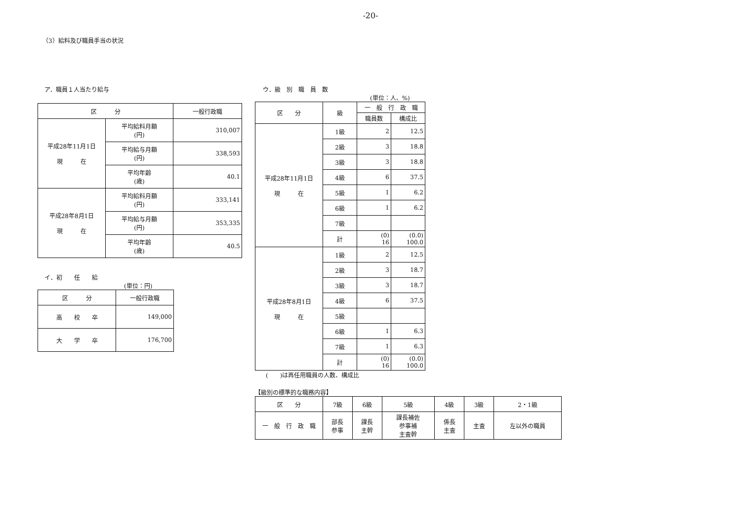-20-
（3）給料及び職員手当の状況
ア．職員１人当たり給与
| 区 分 | | 一般行政職 |
| --- | --- | --- |
| 平成28年11月1日 現 在 | 平均給料月額 (円) | 310,007 |
| | 平均給与月額 (円) | 338,593 |
| | 平均年齢 (歳) | 40.1 |
| 平成28年8月1日 現 在 | 平均給料月額 (円) | 333,141 |
| | 平均給与月額 (円) | 353,335 |
| | 平均年齢 (歳) | 40.5 |
イ．初　　任　　給
(単位：円)
| 区 分 | 一般行政職 |
| --- | --- |
| 高 校 卒 | 149,000 |
| 大 学 卒 | 176,700 |
ウ．級　別　職　員　数
(単位：人、%)
| 区 分 | 級 | 一 般 行 政 職 | |
| --- | --- | --- | --- |
| | | 職員数 | 構成比 |
| 平成28年11月1日 現 在 | 1級 | 2 | 12.5 |
| | 2級 | 3 | 18.8 |
| | 3級 | 3 | 18.8 |
| | 4級 | 6 | 37.5 |
| | 5級 | 1 | 6.2 |
| | 6級 | 1 | 6.2 |
| | 7級 | | |
| | 計 | (0) 16 | (0.0) 100.0 |
| 平成28年8月1日 現 在 | 1級 | 2 | 12.5 |
| | 2級 | 3 | 18.7 |
| | 3級 | 3 | 18.7 |
| | 4級 | 6 | 37.5 |
| | 5級 | | |
| | 6級 | 1 | 6.3 |
| | 7級 | 1 | 6.3 |
| | 計 | (0) 16 | (0.0) 100.0 |
(　　)は再任用職員の人数、構成比
【級別の標準的な職務内容】
| 区 分 | 7級 | 6級 | 5級 | 4級 | 3級 | 2・1級 |
| --- | --- | --- | --- | --- | --- | --- |
| 一 般 行 政 職 | 部長 参事 | 課長 主幹 | 課長補佐 参事補 主査幹 | 係長 主査 | 主査 | 左以外の職員 |